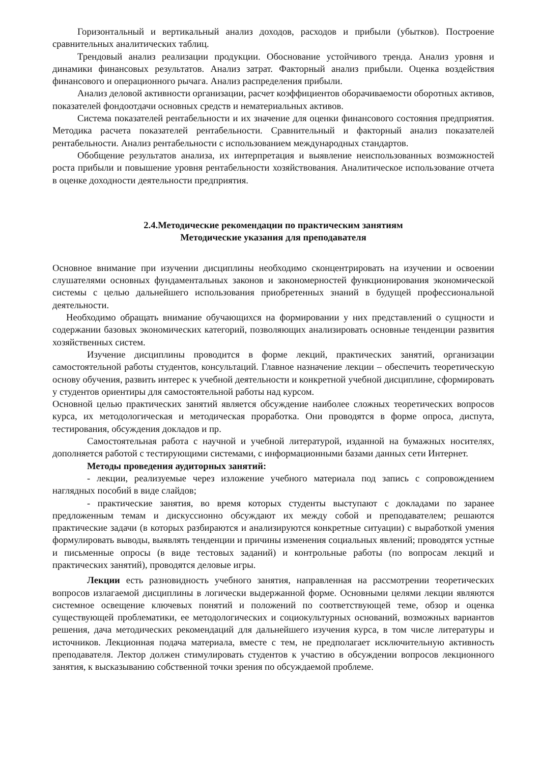Горизонтальный и вертикальный анализ доходов, расходов и прибыли (убытков). Построение сравнительных аналитических таблиц.
Трендовый анализ реализации продукции. Обоснование устойчивого тренда. Анализ уровня и динамики финансовых результатов. Анализ затрат. Факторный анализ прибыли. Оценка воздействия финансового и операционного рычага. Анализ распределения прибыли.
Анализ деловой активности организации, расчет коэффициентов оборачиваемости оборотных активов, показателей фондоотдачи основных средств и нематериальных активов.
Система показателей рентабельности и их значение для оценки финансового состояния предприятия. Методика расчета показателей рентабельности. Сравнительный и факторный анализ показателей рентабельности. Анализ рентабельности с использованием международных стандартов.
Обобщение результатов анализа, их интерпретация и выявление неиспользованных возможностей роста прибыли и повышение уровня рентабельности хозяйствования. Аналитическое использование отчета в оценке доходности деятельности предприятия.
2.4.Методические рекомендации по практическим занятиям
Методические указания для преподавателя
Основное внимание при изучении дисциплины необходимо сконцентрировать на изучении и освоении слушателями основных фундаментальных законов и закономерностей функционирования экономической системы с целью дальнейшего использования приобретенных знаний в будущей профессиональной деятельности.
Необходимо обращать внимание обучающихся на формировании у них представлений о сущности и содержании базовых экономических категорий, позволяющих анализировать основные тенденции развития хозяйственных систем.
Изучение дисциплины проводится в форме лекций, практических занятий, организации самостоятельной работы студентов, консультаций. Главное назначение лекции – обеспечить теоретическую основу обучения, развить интерес к учебной деятельности и конкретной учебной дисциплине, сформировать у студентов ориентиры для самостоятельной работы над курсом.
Основной целью практических занятий является обсуждение наиболее сложных теоретических вопросов курса, их методологическая и методическая проработка. Они проводятся в форме опроса, диспута, тестирования, обсуждения докладов и пр.
Самостоятельная работа с научной и учебной литературой, изданной на бумажных носителях, дополняется работой с тестирующими системами, с информационными базами данных сети Интернет.
Методы проведения аудиторных занятий:
- лекции, реализуемые через изложение учебного материала под запись с сопровождением наглядных пособий в виде слайдов;
- практические занятия, во время которых студенты выступают с докладами по заранее предложенным темам и дискуссионно обсуждают их между собой и преподавателем; решаются практические задачи (в которых разбираются и анализируются конкретные ситуации) с выработкой умения формулировать выводы, выявлять тенденции и причины изменения социальных явлений; проводятся устные и письменные опросы (в виде тестовых заданий) и контрольные работы (по вопросам лекций и практических занятий), проводятся деловые игры.
Лекции есть разновидность учебного занятия, направленная на рассмотрении теоретических вопросов излагаемой дисциплины в логически выдержанной форме. Основными целями лекции являются системное освещение ключевых понятий и положений по соответствующей теме, обзор и оценка существующей проблематики, ее методологических и социокультурных оснований, возможных вариантов решения, дача методических рекомендаций для дальнейшего изучения курса, в том числе литературы и источников. Лекционная подача материала, вместе с тем, не предполагает исключительную активность преподавателя. Лектор должен стимулировать студентов к участию в обсуждении вопросов лекционного занятия, к высказыванию собственной точки зрения по обсуждаемой проблеме.